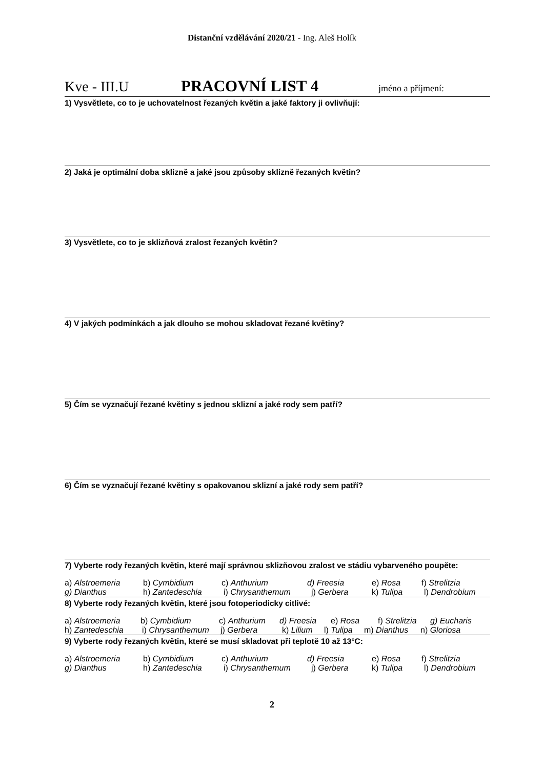Distanční vzdělávání 2020/21 - Ing. Aleš Holík
Kve - III.U PRACOVNÍ LIST 4 jméno a příjmení:
1) Vysvětlete, co to je uchovatelnost řezaných květin a jaké faktory ji ovlivňují:
2) Jaká je optimální doba sklizně a jaké jsou způsoby sklizně řezaných květin?
3) Vysvětlete, co to je sklizňová zralost řezaných květin?
4) V jakých podmínkách a jak dlouho se mohou skladovat řezané květiny?
5) Čím se vyznačují řezané květiny s jednou sklizní a jaké rody sem patří?
6) Čím se vyznačují řezané květiny s opakovanou sklizní a jaké rody sem patří?
7) Vyberte rody řezaných květin, které mají správnou sklizňovou zralost ve stádiu vybarveného poupěte:
a) Alstroemeria b) Cymbidium c) Anthurium d) Freesia e) Rosa f) Strelitzia
g) Dianthus h) Zantedeschia i) Chrysanthemum j) Gerbera k) Tulipa l) Dendrobium
8) Vyberte rody řezaných květin, které jsou fotoperiodicky citlivé:
a) Alstroemeria b) Cymbidium c) Anthurium d) Freesia e) Rosa f) Strelitzia g) Eucharis
h) Zantedeschia i) Chrysanthemum j) Gerbera k) Lilium l) Tulipa m) Dianthus n) Gloriosa
9) Vyberte rody řezaných květin, které se musí skladovat při teplotě 10 až 13°C:
a) Alstroemeria b) Cymbidium c) Anthurium d) Freesia e) Rosa f) Strelitzia
g) Dianthus h) Zantedeschia i) Chrysanthemum j) Gerbera k) Tulipa l) Dendrobium
2